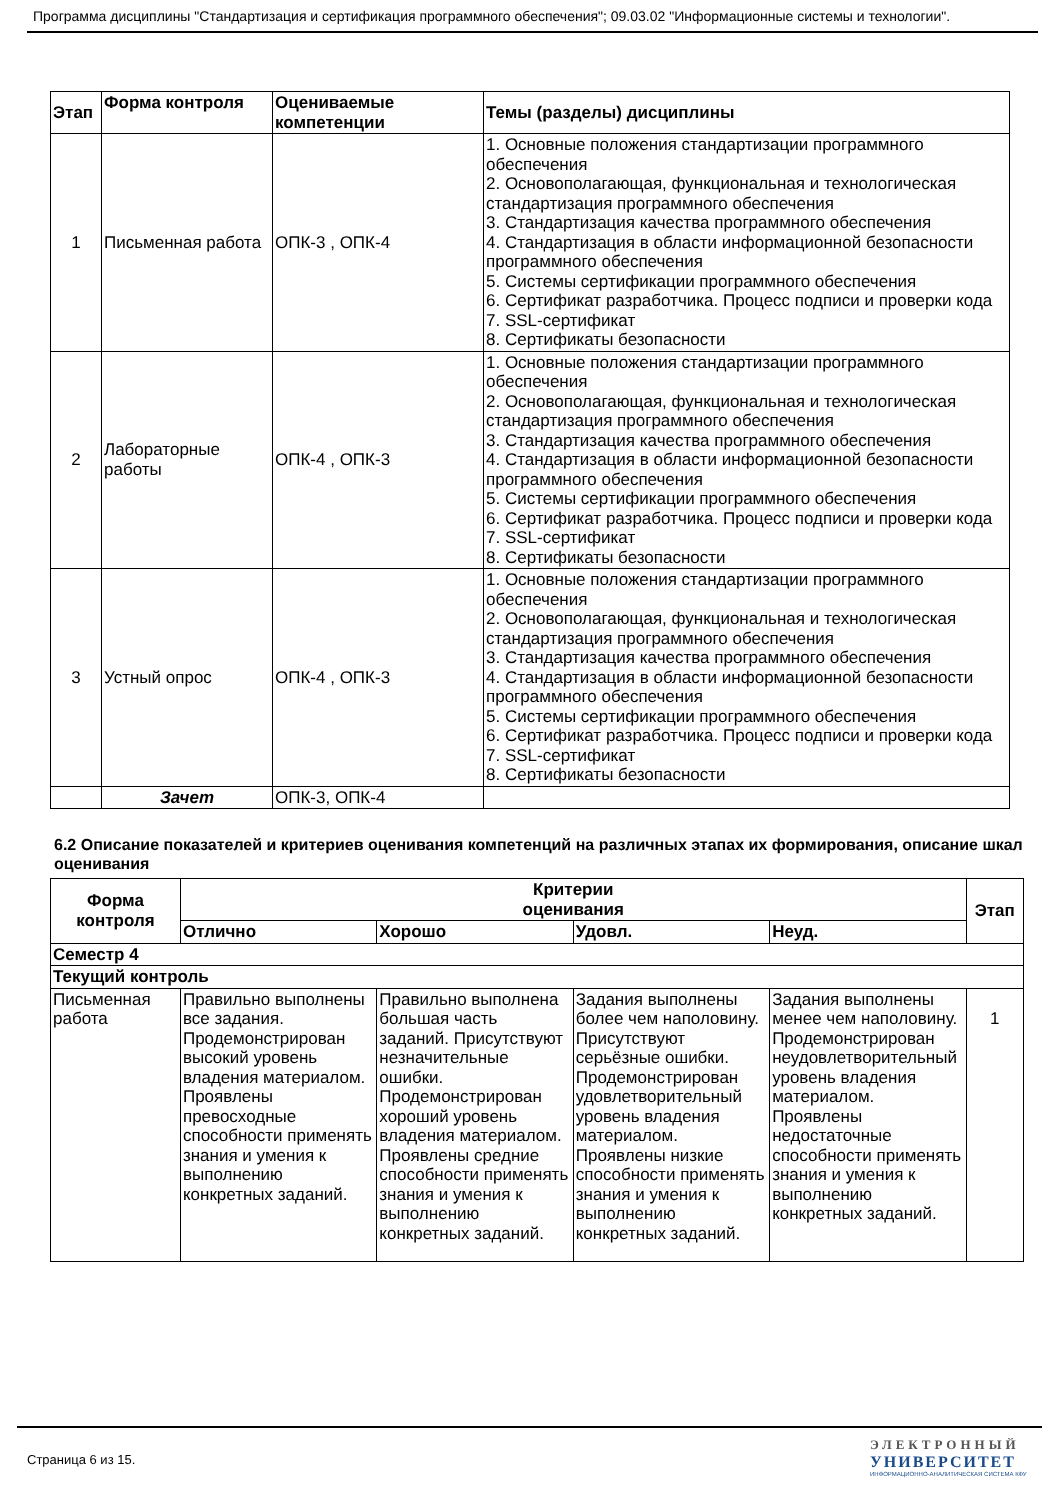Программа дисциплины "Стандартизация и сертификация программного обеспечения"; 09.03.02 "Информационные системы и технологии".
| Этап | Форма контроля | Оцениваемые компетенции | Темы (разделы) дисциплины |
| --- | --- | --- | --- |
| 1 | Письменная работа | ОПК-3 , ОПК-4 | 1. Основные положения стандартизации программного обеспечения 2. Основополагающая, функциональная и технологическая стандартизация программного обеспечения 3. Стандартизация качества программного обеспечения 4. Стандартизация в области информационной безопасности программного обеспечения 5. Системы сертификации программного обеспечения 6. Сертификат разработчика. Процесс подписи и проверки кода 7. SSL-сертификат 8. Сертификаты безопасности |
| 2 | Лабораторные работы | ОПК-4 , ОПК-3 | 1. Основные положения стандартизации программного обеспечения 2. Основополагающая, функциональная и технологическая стандартизация программного обеспечения 3. Стандартизация качества программного обеспечения 4. Стандартизация в области информационной безопасности программного обеспечения 5. Системы сертификации программного обеспечения 6. Сертификат разработчика. Процесс подписи и проверки кода 7. SSL-сертификат 8. Сертификаты безопасности |
| 3 | Устный опрос | ОПК-4 , ОПК-3 | 1. Основные положения стандартизации программного обеспечения 2. Основополагающая, функциональная и технологическая стандартизация программного обеспечения 3. Стандартизация качества программного обеспечения 4. Стандартизация в области информационной безопасности программного обеспечения 5. Системы сертификации программного обеспечения 6. Сертификат разработчика. Процесс подписи и проверки кода 7. SSL-сертификат 8. Сертификаты безопасности |
| | Зачет | ОПК-3, ОПК-4 | |
6.2 Описание показателей и критериев оценивания компетенций на различных этапах их формирования, описание шкал оценивания
| Форма контроля | Критерии оценивания | | | | Этап |
| --- | --- | --- | --- | --- | --- |
| | Отлично | Хорошо | Удовл. | Неуд. | |
| Семестр 4 | | | | | |
| Текущий контроль | | | | | |
| Письменная работа | Правильно выполнены все задания. Продемонстрирован высокий уровень владения материалом. Проявлены превосходные способности применять знания и умения к выполнению конкретных заданий. | Правильно выполнена большая часть заданий. Присутствуют незначительные ошибки. Продемонстрирован хороший уровень владения материалом. Проявлены средние способности применять знания и умения к выполнению конкретных заданий. | Задания выполнены более чем наполовину. Присутствуют серьёзные ошибки. Продемонстрирован удовлетворительный уровень владения материалом. Проявлены низкие способности применять знания и умения к выполнению конкретных заданий. | Задания выполнены менее чем наполовину. Продемонстрирован неудовлетворительный уровень владения материалом. Проявлены недостаточные способности применять знания и умения к выполнению конкретных заданий. | 1 |
Страница 6 из 15.
ЭЛЕКТРОННЫЙ
УНИВЕРСИТЕТ
ИНФОРМАЦИОННО-АНАЛИТИЧЕСКАЯ СИСТЕМА КФУ